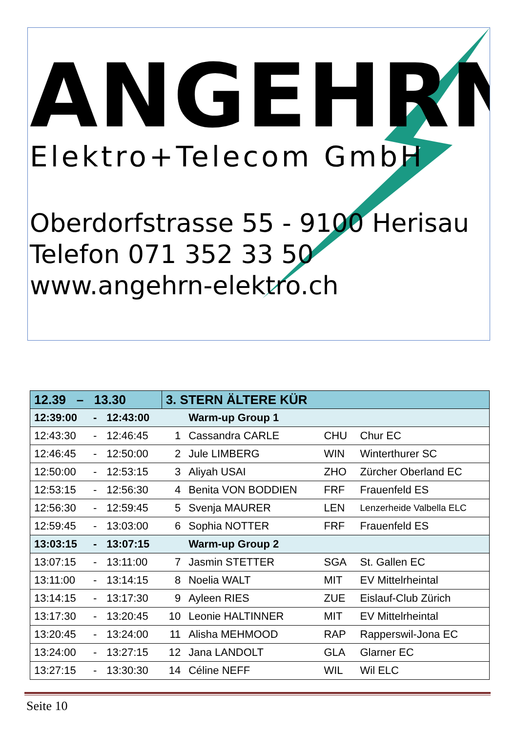ANGEHRN
Elektro+Telecom GmbH
Oberdorfstrasse 55 - 9100 Herisau
Telefon 071 352 33 50
www.angehrn-elektro.ch
| 12.39 – 13.30 | | | 3. STERN ÄLTERE KÜR | | | |
| --- | --- | --- | --- | --- | --- | --- |
| 12:39:00 | - | 12:43:00 | | Warm-up Group 1 | | |
| 12:43:30 | - | 12:46:45 | 1 | Cassandra CARLE | CHU | Chur EC |
| 12:46:45 | - | 12:50:00 | 2 | Jule LIMBERG | WIN | Winterthurer SC |
| 12:50:00 | - | 12:53:15 | 3 | Aliyah USAI | ZHO | Zürcher Oberland EC |
| 12:53:15 | - | 12:56:30 | 4 | Benita VON BODDIEN | FRF | Frauenfeld ES |
| 12:56:30 | - | 12:59:45 | 5 | Svenja MAURER | LEN | Lenzerheide Valbella ELC |
| 12:59:45 | - | 13:03:00 | 6 | Sophia NOTTER | FRF | Frauenfeld ES |
| 13:03:15 | - | 13:07:15 | | Warm-up Group 2 | | |
| 13:07:15 | - | 13:11:00 | 7 | Jasmin STETTER | SGA | St. Gallen EC |
| 13:11:00 | - | 13:14:15 | 8 | Noelia WALT | MIT | EV Mittelrheintal |
| 13:14:15 | - | 13:17:30 | 9 | Ayleen RIES | ZUE | Eislauf-Club Zürich |
| 13:17:30 | - | 13:20:45 | 10 | Leonie HALTINNER | MIT | EV Mittelrheintal |
| 13:20:45 | - | 13:24:00 | 11 | Alisha MEHMOOD | RAP | Rapperswil-Jona EC |
| 13:24:00 | - | 13:27:15 | 12 | Jana LANDOLT | GLA | Glarner EC |
| 13:27:15 | - | 13:30:30 | 14 | Céline NEFF | WIL | Wil ELC |
Seite 10